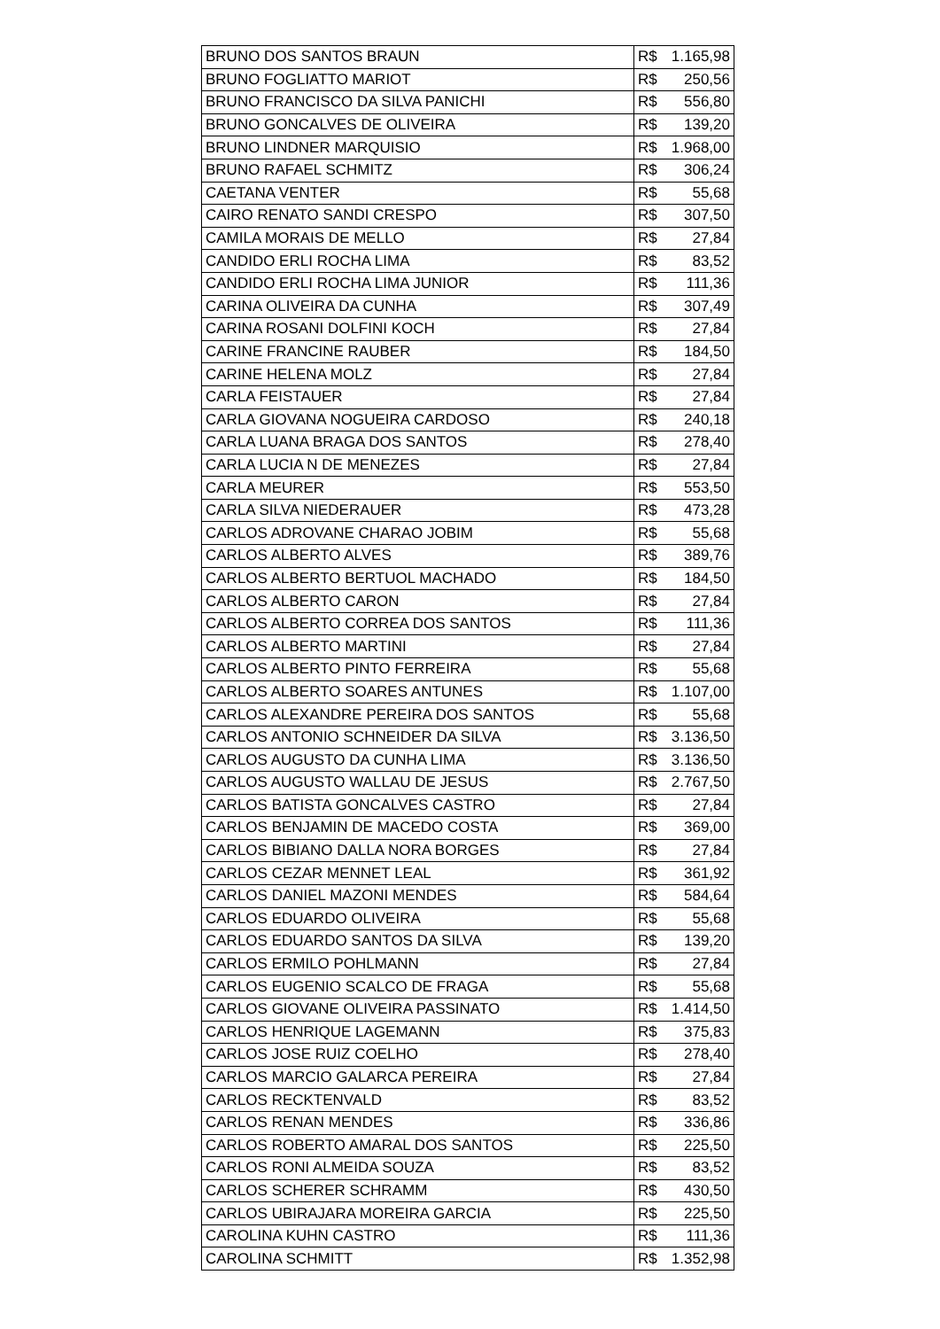| BRUNO DOS SANTOS BRAUN | R$ 1.165,98 |
| BRUNO FOGLIATTO MARIOT | R$ 250,56 |
| BRUNO FRANCISCO DA SILVA PANICHI | R$ 556,80 |
| BRUNO GONCALVES DE OLIVEIRA | R$ 139,20 |
| BRUNO LINDNER MARQUISIO | R$ 1.968,00 |
| BRUNO RAFAEL SCHMITZ | R$ 306,24 |
| CAETANA VENTER | R$ 55,68 |
| CAIRO RENATO SANDI CRESPO | R$ 307,50 |
| CAMILA MORAIS DE MELLO | R$ 27,84 |
| CANDIDO ERLI ROCHA LIMA | R$ 83,52 |
| CANDIDO ERLI ROCHA LIMA JUNIOR | R$ 111,36 |
| CARINA OLIVEIRA DA CUNHA | R$ 307,49 |
| CARINA ROSANI DOLFINI KOCH | R$ 27,84 |
| CARINE FRANCINE RAUBER | R$ 184,50 |
| CARINE HELENA MOLZ | R$ 27,84 |
| CARLA FEISTAUER | R$ 27,84 |
| CARLA GIOVANA NOGUEIRA CARDOSO | R$ 240,18 |
| CARLA LUANA BRAGA DOS SANTOS | R$ 278,40 |
| CARLA LUCIA N DE MENEZES | R$ 27,84 |
| CARLA MEURER | R$ 553,50 |
| CARLA SILVA NIEDERAUER | R$ 473,28 |
| CARLOS ADROVANE CHARAO JOBIM | R$ 55,68 |
| CARLOS ALBERTO ALVES | R$ 389,76 |
| CARLOS ALBERTO BERTUOL MACHADO | R$ 184,50 |
| CARLOS ALBERTO CARON | R$ 27,84 |
| CARLOS ALBERTO CORREA DOS SANTOS | R$ 111,36 |
| CARLOS ALBERTO MARTINI | R$ 27,84 |
| CARLOS ALBERTO PINTO FERREIRA | R$ 55,68 |
| CARLOS ALBERTO SOARES ANTUNES | R$ 1.107,00 |
| CARLOS ALEXANDRE PEREIRA DOS SANTOS | R$ 55,68 |
| CARLOS ANTONIO SCHNEIDER DA SILVA | R$ 3.136,50 |
| CARLOS AUGUSTO DA CUNHA LIMA | R$ 3.136,50 |
| CARLOS AUGUSTO WALLAU DE JESUS | R$ 2.767,50 |
| CARLOS BATISTA GONCALVES CASTRO | R$ 27,84 |
| CARLOS BENJAMIN DE MACEDO COSTA | R$ 369,00 |
| CARLOS BIBIANO DALLA NORA BORGES | R$ 27,84 |
| CARLOS CEZAR MENNET LEAL | R$ 361,92 |
| CARLOS DANIEL MAZONI MENDES | R$ 584,64 |
| CARLOS EDUARDO OLIVEIRA | R$ 55,68 |
| CARLOS EDUARDO SANTOS DA SILVA | R$ 139,20 |
| CARLOS ERMILO POHLMANN | R$ 27,84 |
| CARLOS EUGENIO SCALCO DE FRAGA | R$ 55,68 |
| CARLOS GIOVANE OLIVEIRA PASSINATO | R$ 1.414,50 |
| CARLOS HENRIQUE LAGEMANN | R$ 375,83 |
| CARLOS JOSE RUIZ COELHO | R$ 278,40 |
| CARLOS MARCIO GALARCA PEREIRA | R$ 27,84 |
| CARLOS RECKTENVALD | R$ 83,52 |
| CARLOS RENAN MENDES | R$ 336,86 |
| CARLOS ROBERTO AMARAL DOS SANTOS | R$ 225,50 |
| CARLOS RONI ALMEIDA SOUZA | R$ 83,52 |
| CARLOS SCHERER SCHRAMM | R$ 430,50 |
| CARLOS UBIRAJARA MOREIRA GARCIA | R$ 225,50 |
| CAROLINA KUHN CASTRO | R$ 111,36 |
| CAROLINA SCHMITT | R$ 1.352,98 |